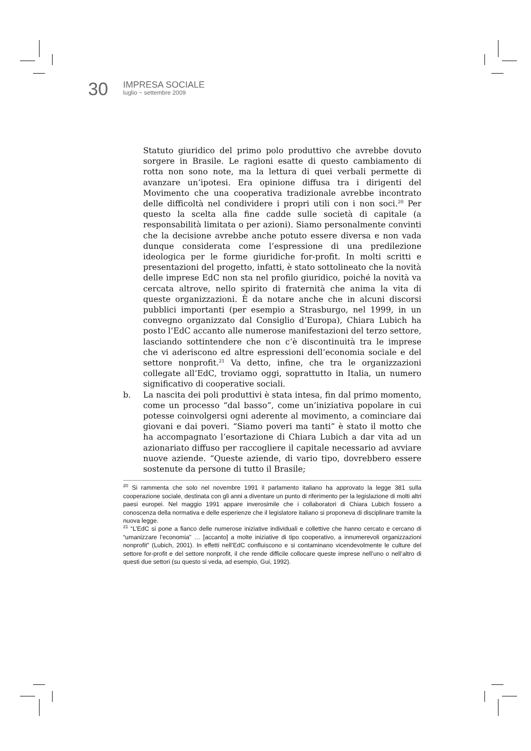30
IMPRESA SOCIALE
luglio ~ settembre 2009
Statuto giuridico del primo polo produttivo che avrebbe dovuto sorgere in Brasile. Le ragioni esatte di questo cambiamento di rotta non sono note, ma la lettura di quei verbali permette di avanzare un’ipotesi. Era opinione diffusa tra i dirigenti del Movimento che una cooperativa tradizionale avrebbe incontrato delle difficoltà nel condividere i propri utili con i non soci.<sup>20</sup> Per questo la scelta alla fine cadde sulle società di capitale (a responsabilità limitata o per azioni). Siamo personalmente convinti che la decisione avrebbe anche potuto essere diversa e non vada dunque considerata come l’espressione di una predilezione ideologica per le forme giuridiche for-profit. In molti scritti e presentazioni del progetto, infatti, è stato sottolineato che la novità delle imprese EdC non sta nel profilo giuridico, poiché la novità va cercata altrove, nello spirito di fraternità che anima la vita di queste organizzazioni. È da notare anche che in alcuni discorsi pubblici importanti (per esempio a Strasburgo, nel 1999, in un convegno organizzato dal Consiglio d’Europa), Chiara Lubich ha posto l’EdC accanto alle numerose manifestazioni del terzo settore, lasciando sottintendere che non c’è discontinuità tra le imprese che vi aderiscono ed altre espressioni dell’economia sociale e del settore nonprofit.<sup>21</sup> Va detto, infine, che tra le organizzazioni collegate all’EdC, troviamo oggi, soprattutto in Italia, un numero significativo di cooperative sociali.
b. La nascita dei poli produttivi è stata intesa, fin dal primo momento, come un processo “dal basso”, come un’iniziativa popolare in cui potesse coinvolgersi ogni aderente al movimento, a cominciare dai giovani e dai poveri. “Siamo poveri ma tanti” è stato il motto che ha accompagnato l’esortazione di Chiara Lubich a dar vita ad un azionariato diffuso per raccogliere il capitale necessario ad avviare nuove aziende. “Queste aziende, di vario tipo, dovrebbero essere sostenute da persone di tutto il Brasile;
<sup>20</sup> Si rammenta che solo nel novembre 1991 il parlamento italiano ha approvato la legge 381 sulla cooperazione sociale, destinata con gli anni a diventare un punto di riferimento per la legislazione di molti altri paesi europei. Nel maggio 1991 appare inverosimile che i collaboratori di Chiara Lubich fossero a conoscenza della normativa e delle esperienze che il legislatore italiano si proponeva di disciplinare tramite la nuova legge.
<sup>21</sup> “L’EdC si pone a fianco delle numerose iniziative individuali e collettive che hanno cercato e cercano di “umanizzare l’economia” … [accanto] a molte iniziative di tipo cooperativo, a innumerevoli organizzazioni nonprofit” (Lubich, 2001). In effetti nell’EdC confluiscono e si contaminano vicendevolmente le culture del settore for-profit e del settore nonprofit, il che rende difficile collocare queste imprese nell’uno o nell’altro di questi due settori (su questo si veda, ad esempio, Gui, 1992).